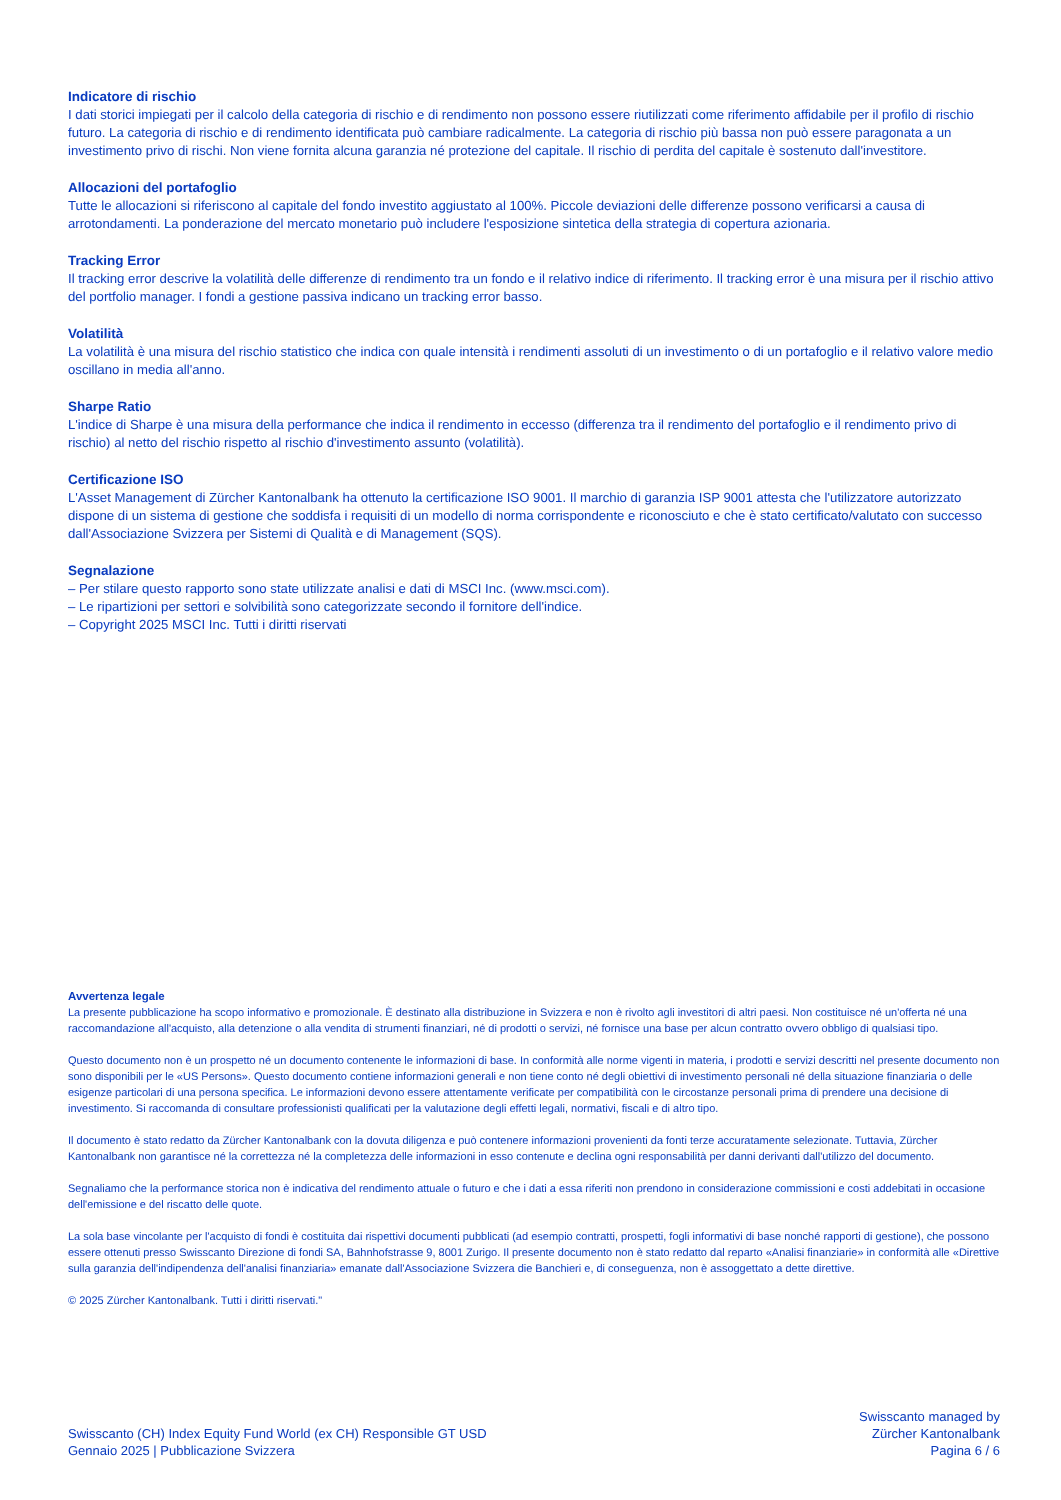Indicatore di rischio
I dati storici impiegati per il calcolo della categoria di rischio e di rendimento non possono essere riutilizzati come riferimento affidabile per il profilo di rischio futuro. La categoria di rischio e di rendimento identificata può cambiare radicalmente. La categoria di rischio più bassa non può essere paragonata a un investimento privo di rischi. Non viene fornita alcuna garanzia né protezione del capitale. Il rischio di perdita del capitale è sostenuto dall'investitore.
Allocazioni del portafoglio
Tutte le allocazioni si riferiscono al capitale del fondo investito aggiustato al 100%. Piccole deviazioni delle differenze possono verificarsi a causa di arrotondamenti. La ponderazione del mercato monetario può includere l'esposizione sintetica della strategia di copertura azionaria.
Tracking Error
Il tracking error descrive la volatilità delle differenze di rendimento tra un fondo e il relativo indice di riferimento. Il tracking error è una misura per il rischio attivo del portfolio manager. I fondi a gestione passiva indicano un tracking error basso.
Volatilità
La volatilità è una misura del rischio statistico che indica con quale intensità i rendimenti assoluti di un investimento o di un portafoglio e il relativo valore medio oscillano in media all'anno.
Sharpe Ratio
L'indice di Sharpe è una misura della performance che indica il rendimento in eccesso (differenza tra il rendimento del portafoglio e il rendimento privo di rischio) al netto del rischio rispetto al rischio d'investimento assunto (volatilità).
Certificazione ISO
L'Asset Management di Zürcher Kantonalbank ha ottenuto la certificazione ISO 9001. Il marchio di garanzia ISP 9001 attesta che l'utilizzatore autorizzato dispone di un sistema di gestione che soddisfa i requisiti di un modello di norma corrispondente e riconosciuto e che è stato certificato/valutato con successo dall'Associazione Svizzera per Sistemi di Qualità e di Management (SQS).
Segnalazione
– Per stilare questo rapporto sono state utilizzate analisi e dati di MSCI Inc. (www.msci.com).
– Le ripartizioni per settori e solvibilità sono categorizzate secondo il fornitore dell'indice.
– Copyright 2025 MSCI Inc. Tutti i diritti riservati
Avvertenza legale
La presente pubblicazione ha scopo informativo e promozionale. È destinato alla distribuzione in Svizzera e non è rivolto agli investitori di altri paesi. Non costituisce né un'offerta né una raccomandazione all'acquisto, alla detenzione o alla vendita di strumenti finanziari, né di prodotti o servizi, né fornisce una base per alcun contratto ovvero obbligo di qualsiasi tipo.
Questo documento non è un prospetto né un documento contenente le informazioni di base. In conformità alle norme vigenti in materia, i prodotti e servizi descritti nel presente documento non sono disponibili per le «US Persons». Questo documento contiene informazioni generali e non tiene conto né degli obiettivi di investimento personali né della situazione finanziaria o delle esigenze particolari di una persona specifica. Le informazioni devono essere attentamente verificate per compatibilità con le circostanze personali prima di prendere una decisione di investimento. Si raccomanda di consultare professionisti qualificati per la valutazione degli effetti legali, normativi, fiscali e di altro tipo.
Il documento è stato redatto da Zürcher Kantonalbank con la dovuta diligenza e può contenere informazioni provenienti da fonti terze accuratamente selezionate. Tuttavia, Zürcher Kantonalbank non garantisce né la correttezza né la completezza delle informazioni in esso contenute e declina ogni responsabilità per danni derivanti dall'utilizzo del documento.
Segnaliamo che la performance storica non è indicativa del rendimento attuale o futuro e che i dati a essa riferiti non prendono in considerazione commissioni e costi addebitati in occasione dell'emissione e del riscatto delle quote.
La sola base vincolante per l'acquisto di fondi è costituita dai rispettivi documenti pubblicati (ad esempio contratti, prospetti, fogli informativi di base nonché rapporti di gestione), che possono essere ottenuti presso Swisscanto Direzione di fondi SA, Bahnhofstrasse 9, 8001 Zurigo. Il presente documento non è stato redatto dal reparto «Analisi finanziarie» in conformità alle «Direttive sulla garanzia dell'indipendenza dell'analisi finanziaria» emanate dall'Associazione Svizzera die Banchieri e, di conseguenza, non è assoggettato a dette direttive.
© 2025 Zürcher Kantonalbank. Tutti i diritti riservati."
Swisscanto (CH) Index Equity Fund World (ex CH) Responsible GT USD
Gennaio 2025 | Pubblicazione Svizzera
Swisscanto managed by
Zürcher Kantonalbank
Pagina 6 / 6